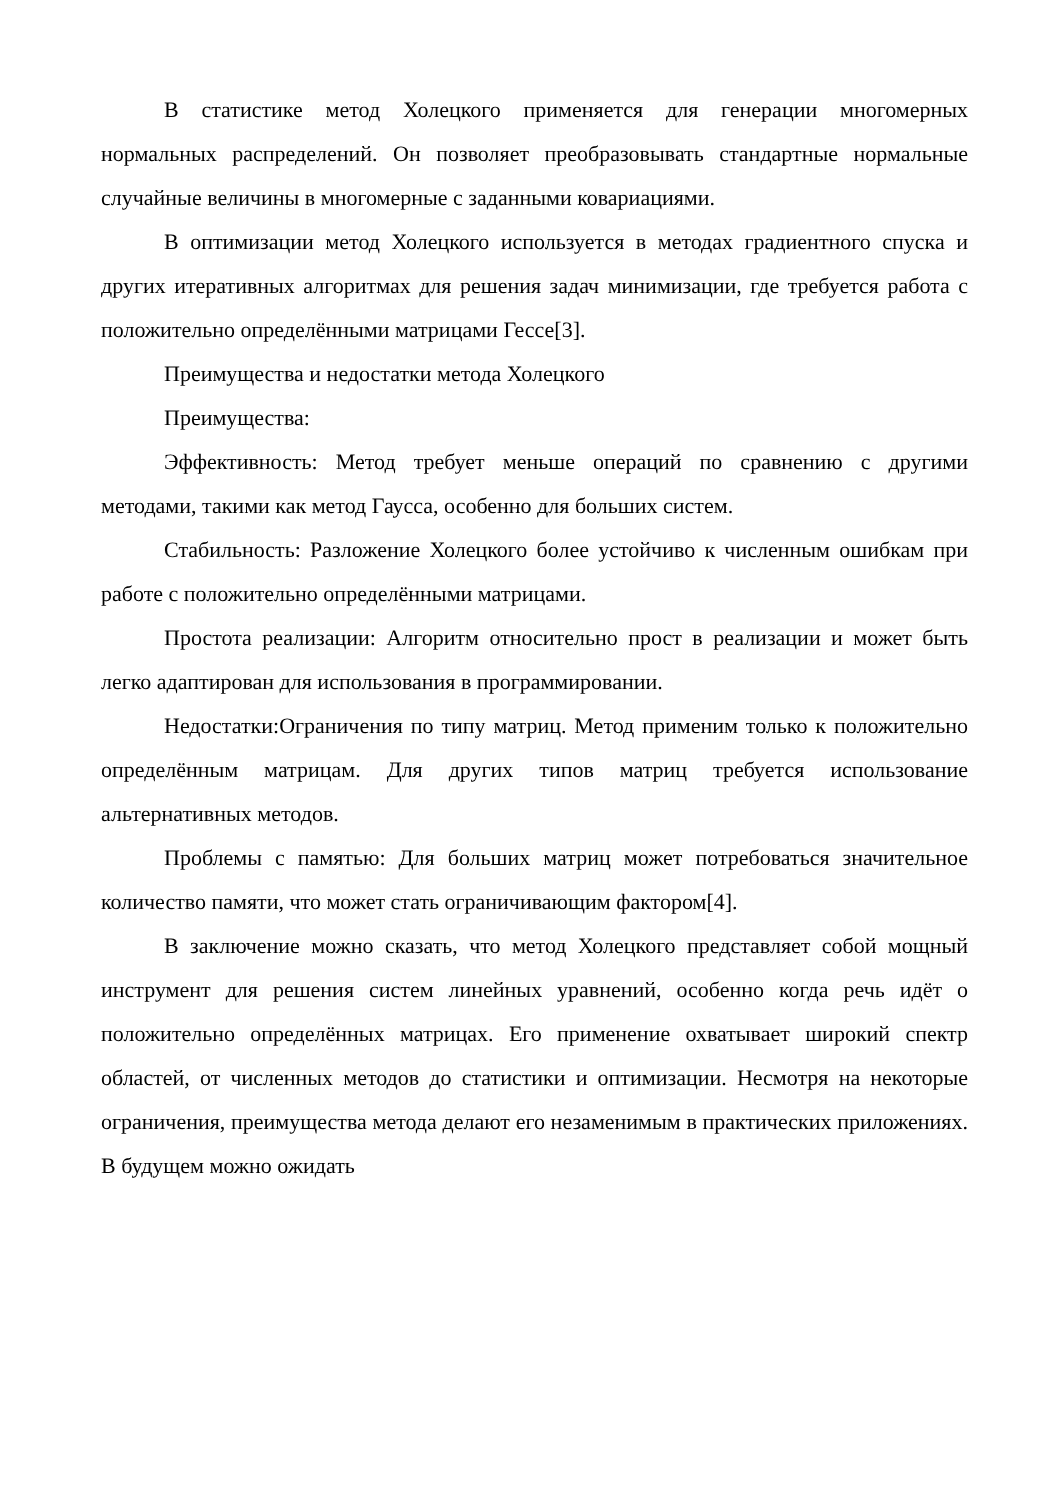В статистике метод Холецкого применяется для генерации многомерных нормальных распределений. Он позволяет преобразовывать стандартные нормальные случайные величины в многомерные с заданными ковариациями.
В оптимизации метод Холецкого используется в методах градиентного спуска и других итеративных алгоритмах для решения задач минимизации, где требуется работа с положительно определёнными матрицами Гессе[3].
Преимущества и недостатки метода Холецкого
Преимущества:
Эффективность: Метод требует меньше операций по сравнению с другими методами, такими как метод Гаусса, особенно для больших систем.
Стабильность: Разложение Холецкого более устойчиво к численным ошибкам при работе с положительно определёнными матрицами.
Простота реализации: Алгоритм относительно прост в реализации и может быть легко адаптирован для использования в программировании.
Недостатки:Ограничения по типу матриц. Метод применим только к положительно определённым матрицам. Для других типов матриц требуется использование альтернативных методов.
Проблемы с памятью: Для больших матриц может потребоваться значительное количество памяти, что может стать ограничивающим фактором[4].
В заключение можно сказать, что метод Холецкого представляет собой мощный инструмент для решения систем линейных уравнений, особенно когда речь идёт о положительно определённых матрицах. Его применение охватывает широкий спектр областей, от численных методов до статистики и оптимизации. Несмотря на некоторые ограничения, преимущества метода делают его незаменимым в практических приложениях. В будущем можно ожидать